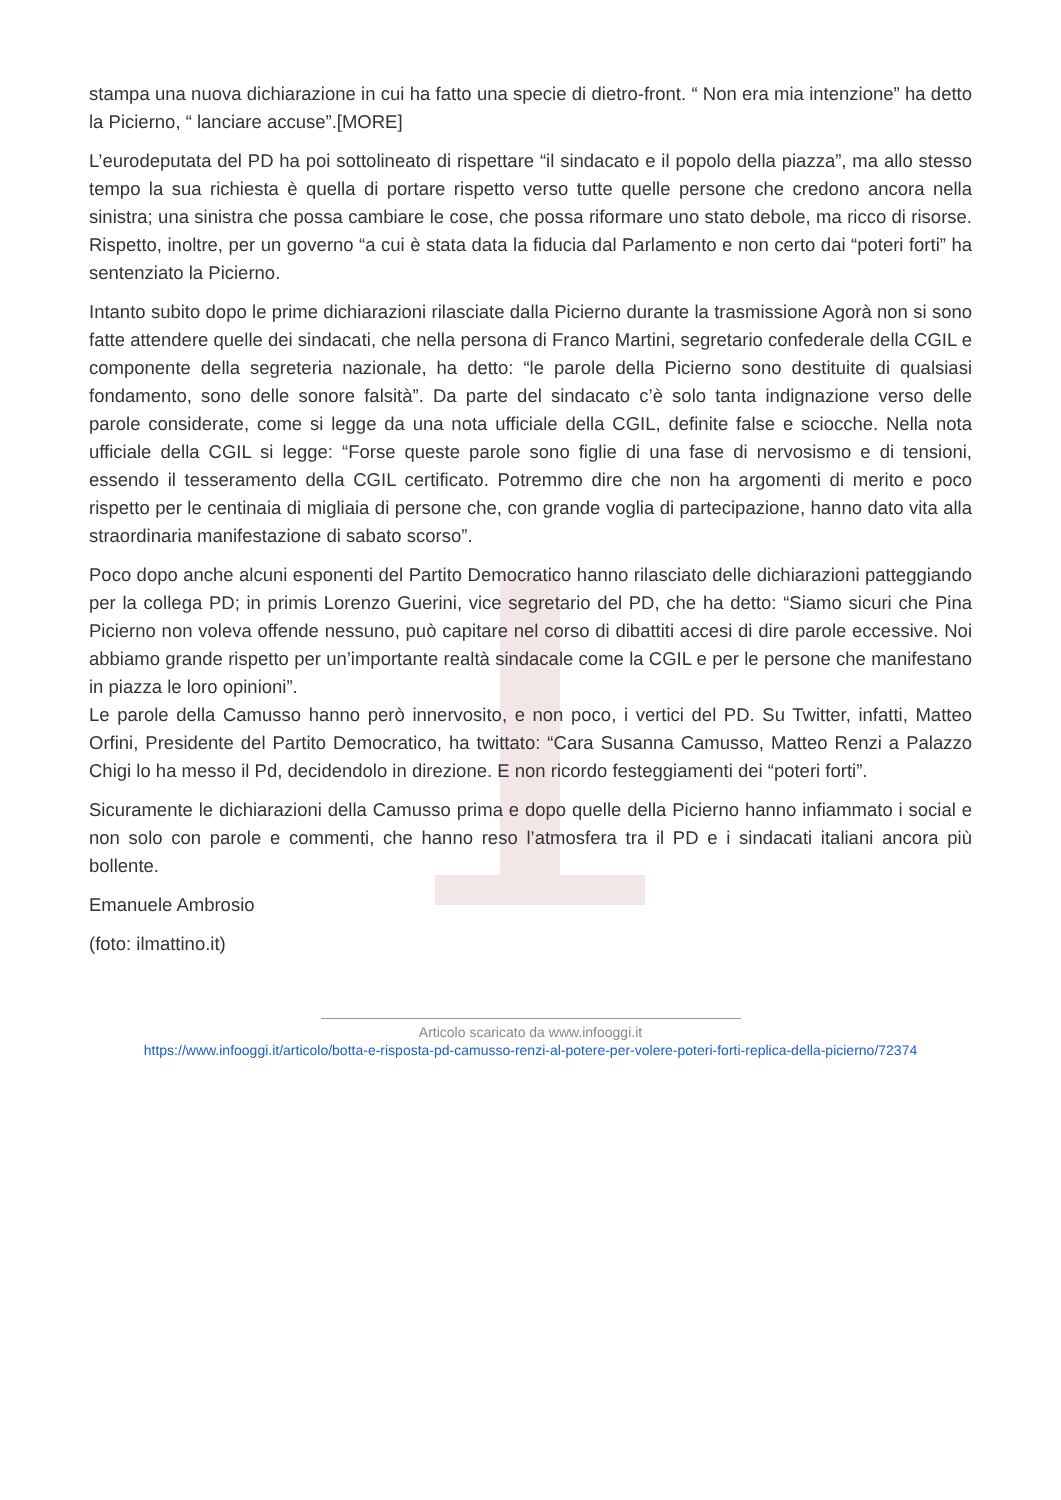stampa una nuova dichiarazione in cui ha fatto una specie di dietro-front. “ Non era mia intenzione” ha detto la Picierno, “ lanciare accuse”.[MORE]
L’eurodeputata del PD ha poi sottolineato di rispettare “il sindacato e il popolo della piazza”, ma allo stesso tempo la sua richiesta è quella di portare rispetto verso tutte quelle persone che credono ancora nella sinistra; una sinistra che possa cambiare le cose, che possa riformare uno stato debole, ma ricco di risorse. Rispetto, inoltre, per un governo “a cui è stata data la fiducia dal Parlamento e non certo dai “poteri forti” ha sentenziato la Picierno.
Intanto subito dopo le prime dichiarazioni rilasciate dalla Picierno durante la trasmissione Agorà non si sono fatte attendere quelle dei sindacati, che nella persona di Franco Martini, segretario confederale della CGIL e componente della segreteria nazionale, ha detto: “le parole della Picierno sono destituite di qualsiasi fondamento, sono delle sonore falsità”. Da parte del sindacato c’è solo tanta indignazione verso delle parole considerate, come si legge da una nota ufficiale della CGIL, definite false e sciocche. Nella nota ufficiale della CGIL si legge: “Forse queste parole sono figlie di una fase di nervosismo e di tensioni, essendo il tesseramento della CGIL certificato. Potremmo dire che non ha argomenti di merito e poco rispetto per le centinaia di migliaia di persone che, con grande voglia di partecipazione, hanno dato vita alla straordinaria manifestazione di sabato scorso”.
Poco dopo anche alcuni esponenti del Partito Democratico hanno rilasciato delle dichiarazioni patteggiando per la collega PD; in primis Lorenzo Guerini, vice segretario del PD, che ha detto: “Siamo sicuri che Pina Picierno non voleva offende nessuno, può capitare nel corso di dibattiti accesi di dire parole eccessive. Noi abbiamo grande rispetto per un’importante realtà sindacale come la CGIL e per le persone che manifestano in piazza le loro opinioni”.
Le parole della Camusso hanno però innervosito, e non poco, i vertici del PD. Su Twitter, infatti, Matteo Orfini, Presidente del Partito Democratico, ha twittato: “Cara Susanna Camusso, Matteo Renzi a Palazzo Chigi lo ha messo il Pd, decidendolo in direzione. E non ricordo festeggiamenti dei “poteri forti”.
Sicuramente le dichiarazioni della Camusso prima e dopo quelle della Picierno hanno infiammato i social e non solo con parole e commenti, che hanno reso l’atmosfera tra il PD e i sindacati italiani ancora più bollente.
Emanuele Ambrosio
(foto: ilmattino.it)
Articolo scaricato da www.infooggi.it
https://www.infooggi.it/articolo/botta-e-risposta-pd-camusso-renzi-al-potere-per-volere-poteri-forti-replica-della-picierno/72374